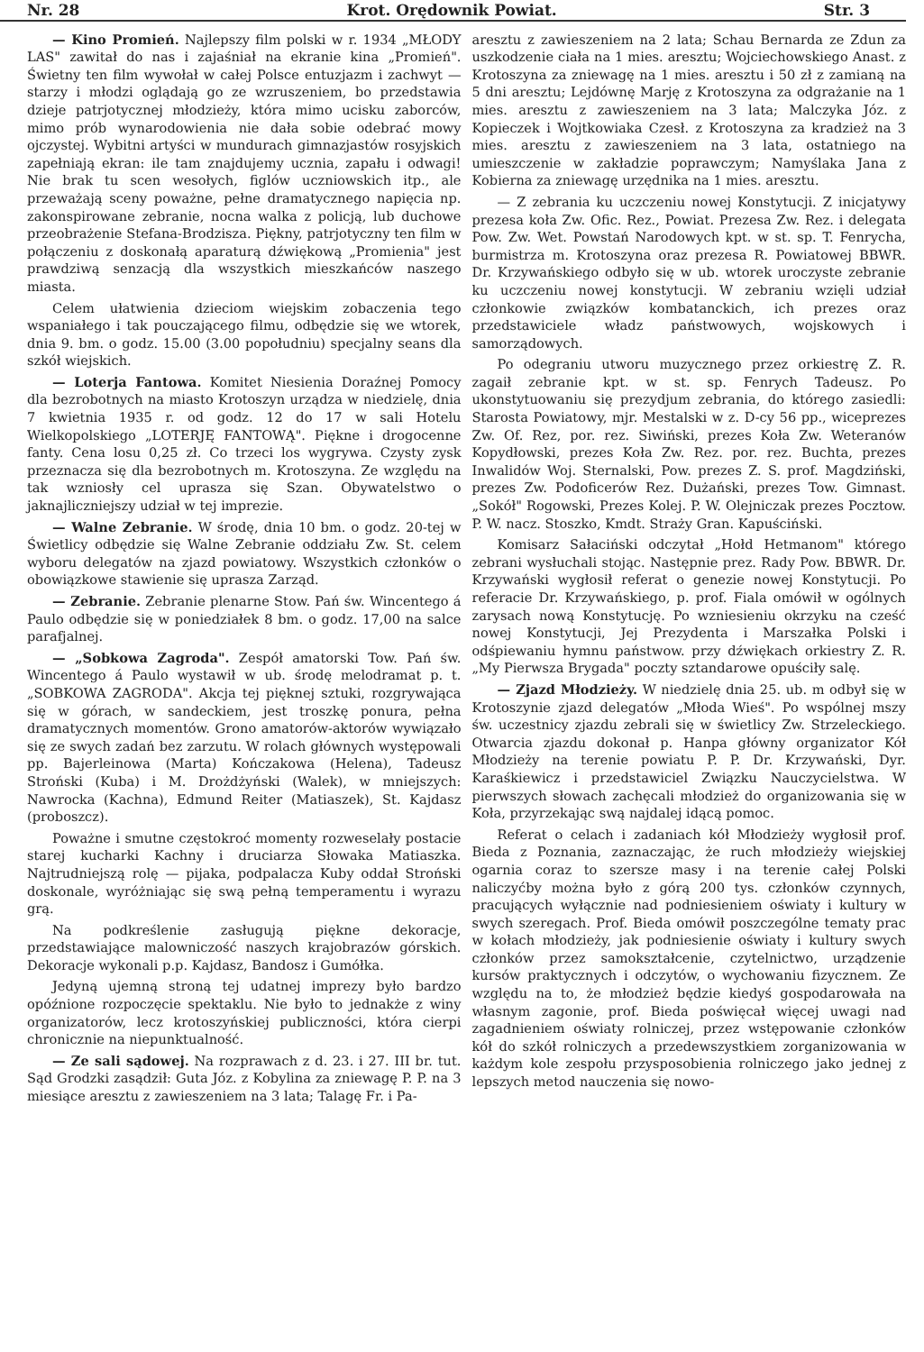Nr. 28 Krot. Orędownik Powiat. Str. 3
— Kino Promień. Najlepszy film polski w r. 1934 „MŁODY LAS" zawitał do nas i zajaśniał na ekranie kina „Promień". Świetny ten film wywołał w całej Polsce entuzjazm i zachwyt — starzy i młodzi oglądają go ze wzruszeniem, bo przedstawia dzieje patrjotycznej młodzieży, która mimo ucisku zaborców, mimo prób wynarodowienia nie dała sobie odebrać mowy ojczystej. Wybitni artyści w mundurach gimnazjastów rosyjskich zapełniają ekran: ile tam znajdujemy ucznia, zapału i odwagi! Nie brak tu scen wesołych, figlów uczniowskich itp., ale przeważają sceny poważne, pełne dramatycznego napięcia np. zakonspirowane zebranie, nocna walka z policją, lub duchowe przeobrażenie Stefana-Brodzisza. Piękny, patrjotyczny ten film w połączeniu z doskonałą aparaturą dźwiękową „Promienia" jest prawdziwą senzacją dla wszystkich mieszkańców naszego miasta.
Celem ułatwienia dzieciom wiejskim zobaczenia tego wspaniałego i tak pouczającego filmu, odbędzie się we wtorek, dnia 9. bm. o godz. 15.00 (3.00 popołudniu) specjalny seans dla szkół wiejskich.
— Loterja Fantowa. Komitet Niesienia Doraźnej Pomocy dla bezrobotnych na miasto Krotoszyn urządza w niedzielę, dnia 7 kwietnia 1935 r. od godz. 12 do 17 w sali Hotelu Wielkopolskiego „LOTERJĘ FANTOWĄ". Piękne i drogocenne fanty. Cena losu 0,25 zł. Co trzeci los wygrywa. Czysty zysk przeznacza się dla bezrobotnych m. Krotoszyna. Ze względu na tak wzniosły cel uprasza się Szan. Obywatelstwo o jaknajliczniejszy udział w tej imprezie.
— Walne Zebranie. W środę, dnia 10 bm. o godz. 20-tej w Świetlicy odbędzie się Walne Zebranie oddziału Zw. St. celem wyboru delegatów na zjazd powiatowy. Wszystkich członków o obowiązkowe stawienie się uprasza Zarząd.
— Zebranie. Zebranie plenarne Stow. Pań św. Wincentego á Paulo odbędzie się w poniedziałek 8 bm. o godz. 17,00 na salce parafjalnej.
— „Sobkowa Zagroda". Zespół amatorski Tow. Pań św. Wincentego á Paulo wystawił w ub. środę melodramat p. t. „SOBKOWA ZAGRODA". Akcja tej pięknej sztuki, rozgrywająca się w górach, w sandeckiem, jest troszkę ponura, pełna dramatycznych momentów. Grono amatorów-aktorów wywiązało się ze swych zadań bez zarzutu. W rolach głównych występowali pp. Bajerleinowa (Marta) Kończakowa (Helena), Tadeusz Stroński (Kuba) i M. Drożdżyński (Walek), w mniejszych: Nawrocka (Kachna), Edmund Reiter (Matiaszek), St. Kajdasz (proboszcz).
Poważne i smutne częstokroć momenty rozweselały postacie starej kucharki Kachny i druciarza Słowaka Matiaszka. Najtrudniejszą rolę — pijaka, podpalacza Kuby oddał Stroński doskonale, wyróżniając się swą pełną temperamentu i wyrazu grą.
Na podkreślenie zasługują piękne dekoracje, przedstawiające malowniczość naszych krajobrazów górskich. Dekoracje wykonali p.p. Kajdasz, Bandosz i Gumółka.
Jedyną ujemną stroną tej udatnej imprezy było bardzo opóźnione rozpoczęcie spektaklu. Nie było to jednakże z winy organizatorów, lecz krotoszyńskiej publiczności, która cierpi chronicznie na niepunktualność.
— Ze sali sądowej. Na rozprawach z d. 23. i 27. III br. tut. Sąd Grodzki zasądził: Guta Józ. z Kobylina za zniewagę P. P. na 3 miesiące aresztu z zawieszeniem na 3 lata; Talagę Fr. i Pa-
aresztu z zawieszeniem na 2 lata; Schau Bernarda ze Zdun za uszkodzenie ciała na 1 mies. aresztu; Wojciechowskiego Anast. z Krotoszyna za zniewagę na 1 mies. aresztu i 50 zł z zamianą na 5 dni aresztu; Lejdównę Marję z Krotoszyna za odgrażanie na 1 mies. aresztu z zawieszeniem na 3 lata; Malczyka Józ. z Kopieczek i Wojtkowiaka Czesł. z Krotoszyna za kradzież na 3 mies. aresztu z zawieszeniem na 3 lata, ostatniego na umieszczenie w zakładzie poprawczym; Namyślaka Jana z Kobierna za zniewagę urzędnika na 1 mies. aresztu.
— Z zebrania ku uczczeniu nowej Konstytucji. Z inicjatywy prezesa koła Zw. Ofic. Rez., Powiat. Prezesa Zw. Rez. i delegata Pow. Zw. Wet. Powstań Narodowych kpt. w st. sp. T. Fenrycha, burmistrza m. Krotoszyna oraz prezesa R. Powiatowej BBWR. Dr. Krzywańskiego odbyło się w ub. wtorek uroczyste zebranie ku uczczeniu nowej konstytucji. W zebraniu wzięli udział członkowie związków kombatanckich, ich prezes oraz przedstawiciele władz państwowych, wojskowych i samorządowych.
Po odegraniu utworu muzycznego przez orkiestrę Z. R. zagaił zebranie kpt. w st. sp. Fenrych Tadeusz. Po ukonstytuowaniu się prezydjum zebrania, do którego zasiedli: Starosta Powiatowy, mjr. Mestalski w z. D-cy 56 pp., wiceprezes Zw. Of. Rez, por. rez. Siwiński, prezes Koła Zw. Weteranów Kopydłowski, prezes Koła Zw. Rez. por. rez. Buchta, prezes Inwalidów Woj. Sternalski, Pow. prezes Z. S. prof. Magdziński, prezes Zw. Podoficerów Rez. Dużański, prezes Tow. Gimnast. „Sokół" Rogowski, Prezes Kolej. P. W. Olejniczak prezes Pocztow. P. W. nacz. Stoszko, Kmdt. Straży Gran. Kapuściński.
Komisarz Sałaciński odczytał „Hołd Hetmanom" którego zebrani wysłuchali stojąc. Następnie prez. Rady Pow. BBWR. Dr. Krzywański wygłosił referat o genezie nowej Konstytucji. Po referacie Dr. Krzywańskiego, p. prof. Fiala omówił w ogólnych zarysach nową Konstytucję. Po wzniesieniu okrzyku na cześć nowej Konstytucji, Jej Prezydenta i Marszałka Polski i odśpiewaniu hymnu państwow. przy dźwiękach orkiestry Z. R. „My Pierwsza Brygada" poczty sztandarowe opuściły salę.
— Zjazd Młodzieży. W niedzielę dnia 25. ub. m odbył się w Krotoszynie zjazd delegatów „Młoda Wieś". Po wspólnej mszy św. uczestnicy zjazdu zebrali się w świetlicy Zw. Strzeleckiego. Otwarcia zjazdu dokonał p. Hanpa główny organizator Kół Młodzieży na terenie powiatu P. P. Dr. Krzywański, Dyr. Karaśkiewicz i przedstawiciel Związku Nauczycielstwa. W pierwszych słowach zachęcali młodzież do organizowania się w Koła, przyrzekając swą najdalej idącą pomoc.
Referat o celach i zadaniach kół Młodzieży wygłosił prof. Bieda z Poznania, zaznaczając, że ruch młodzieży wiejskiej ogarnia coraz to szersze masy i na terenie całej Polski naliczyćby można było z górą 200 tys. członków czynnych, pracujących wyłącznie nad podniesieniem oświaty i kultury w swych szeregach. Prof. Bieda omówił poszczególne tematy prac w kołach młodzieży, jak podniesienie oświaty i kultury swych członków przez samokształcenie, czytelnictwo, urządzenie kursów praktycznych i odczytów, o wychowaniu fizycznem. Ze względu na to, że młodzież będzie kiedyś gospodarowała na własnym zagonie, prof. Bieda poświęcał więcej uwagi nad zagadnieniem oświaty rolniczej, przez wstępowanie członków kół do szkół rolniczych a przedewszystkiem zorganizowania w każdym kole zespołu przysposobienia rolniczego jako jednej z lepszych metod nauczenia się nowo-